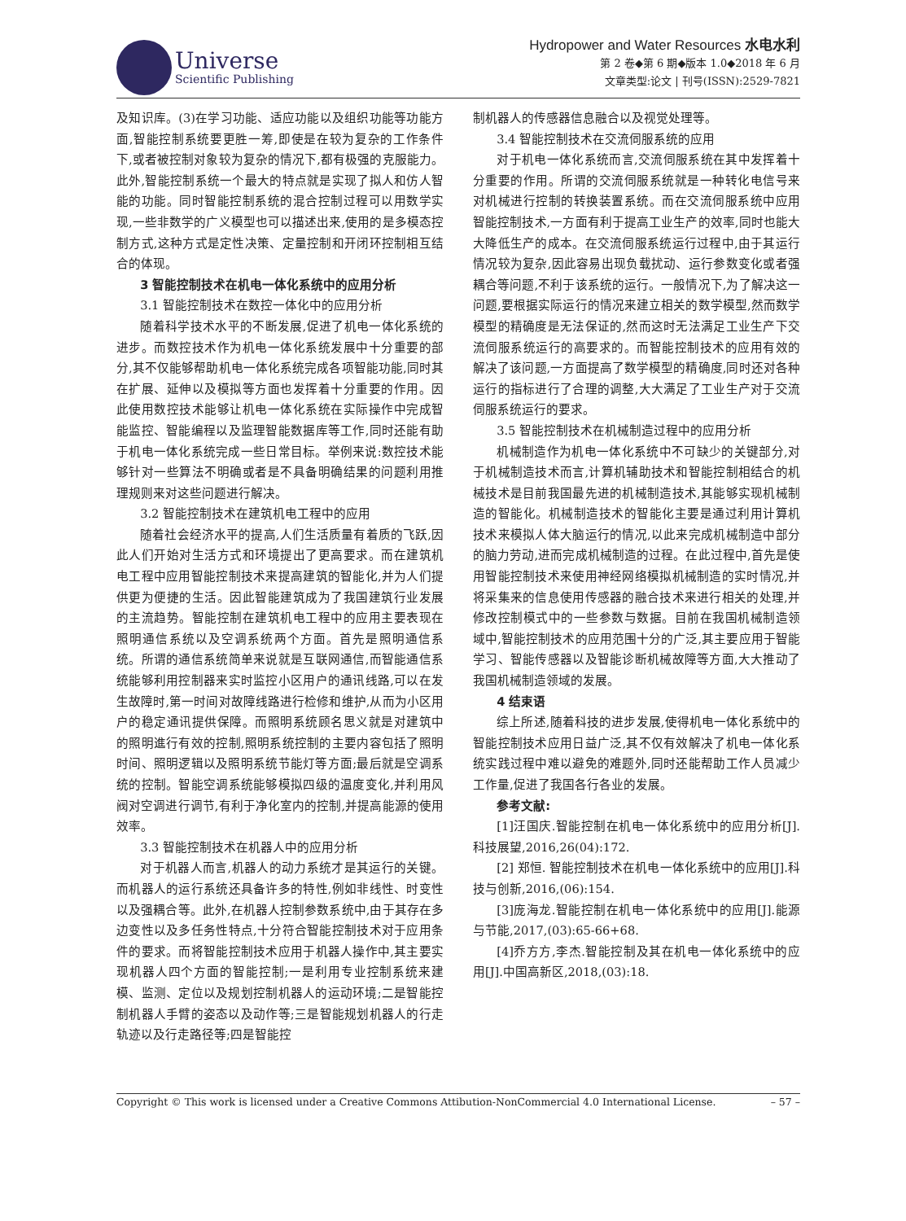Universe
Scientific Publishing
Hydropower and Water Resources 水电水利
第 2 卷◆第 6 期◆版本 1.0◆2018 年 6 月
文章类型:论文 | 刊号(ISSN):2529-7821
及知识库。(3)在学习功能、适应功能以及组织功能等功能方面,智能控制系统要更胜一筹,即使是在较为复杂的工作条件下,或者被控制对象较为复杂的情况下,都有极强的克服能力。此外,智能控制系统一个最大的特点就是实现了拟人和仿人智能的功能。同时智能控制系统的混合控制过程可以用数学实现,一些非数学的广义模型也可以描述出来,使用的是多模态控制方式,这种方式是定性决策、定量控制和开闭环控制相互结合的体现。
3 智能控制技术在机电一体化系统中的应用分析
3.1 智能控制技术在数控一体化中的应用分析
随着科学技术水平的不断发展,促进了机电一体化系统的进步。而数控技术作为机电一体化系统发展中十分重要的部分,其不仅能够帮助机电一体化系统完成各项智能功能,同时其在扩展、延伸以及模拟等方面也发挥着十分重要的作用。因此使用数控技术能够让机电一体化系统在实际操作中完成智能监控、智能编程以及监理智能数据库等工作,同时还能有助于机电一体化系统完成一些日常目标。举例来说:数控技术能够针对一些算法不明确或者是不具备明确结果的问题利用推理规则来对这些问题进行解决。
3.2 智能控制技术在建筑机电工程中的应用
随着社会经济水平的提高,人们生活质量有着质的飞跃,因此人们开始对生活方式和环境提出了更高要求。而在建筑机电工程中应用智能控制技术来提高建筑的智能化,并为人们提供更为便捷的生活。因此智能建筑成为了我国建筑行业发展的主流趋势。智能控制在建筑机电工程中的应用主要表现在照明通信系统以及空调系统两个方面。首先是照明通信系统。所谓的通信系统简单来说就是互联网通信,而智能通信系统能够利用控制器来实时监控小区用户的通讯线路,可以在发生故障时,第一时间对故障线路进行检修和维护,从而为小区用户的稳定通讯提供保障。而照明系统顾名思义就是对建筑中的照明進行有效的控制,照明系统控制的主要内容包括了照明时间、照明逻辑以及照明系统节能灯等方面;最后就是空调系统的控制。智能空调系统能够模拟四级的温度变化,并利用风阀对空调进行调节,有利于净化室内的控制,并提高能源的使用效率。
3.3 智能控制技术在机器人中的应用分析
对于机器人而言,机器人的动力系统才是其运行的关键。而机器人的运行系统还具备许多的特性,例如非线性、时变性以及强耦合等。此外,在机器人控制参数系统中,由于其存在多边变性以及多任务性特点,十分符合智能控制技术对于应用条件的要求。而将智能控制技术应用于机器人操作中,其主要实现机器人四个方面的智能控制;一是利用专业控制系统来建模、监测、定位以及规划控制机器人的运动环境;二是智能控制机器人手臂的姿态以及动作等;三是智能规划机器人的行走轨迹以及行走路径等;四是智能控
制机器人的传感器信息融合以及视觉处理等。
3.4 智能控制技术在交流伺服系统的应用
对于机电一体化系统而言,交流伺服系统在其中发挥着十分重要的作用。所谓的交流伺服系统就是一种转化电信号来对机械进行控制的转换装置系统。而在交流伺服系统中应用智能控制技术,一方面有利于提高工业生产的效率,同时也能大大降低生产的成本。在交流伺服系统运行过程中,由于其运行情况较为复杂,因此容易出现负载扰动、运行参数变化或者强耦合等问题,不利于该系统的运行。一般情况下,为了解决这一问题,要根据实际运行的情况来建立相关的数学模型,然而数学模型的精确度是无法保证的,然而这时无法满足工业生产下交流伺服系统运行的高要求的。而智能控制技术的应用有效的解决了该问题,一方面提高了数学模型的精确度,同时还对各种运行的指标进行了合理的调整,大大满足了工业生产对于交流伺服系统运行的要求。
3.5 智能控制技术在机械制造过程中的应用分析
机械制造作为机电一体化系统中不可缺少的关键部分,对于机械制造技术而言,计算机辅助技术和智能控制相结合的机械技术是目前我国最先进的机械制造技术,其能够实现机械制造的智能化。机械制造技术的智能化主要是通过利用计算机技术来模拟人体大脑运行的情况,以此来完成机械制造中部分的脑力劳动,进而完成机械制造的过程。在此过程中,首先是使用智能控制技术来使用神经网络模拟机械制造的实时情况,并将采集来的信息使用传感器的融合技术来进行相关的处理,并修改控制模式中的一些参数与数据。目前在我国机械制造领域中,智能控制技术的应用范围十分的广泛,其主要应用于智能学习、智能传感器以及智能诊断机械故障等方面,大大推动了我国机械制造领域的发展。
4 结束语
综上所述,随着科技的进步发展,使得机电一体化系统中的智能控制技术应用日益广泛,其不仅有效解决了机电一体化系统实践过程中难以避免的难题外,同时还能帮助工作人员减少工作量,促进了我国各行各业的发展。
参考文献:
[1]汪国庆.智能控制在机电一体化系统中的应用分析[J].科技展望,2016,26(04):172.
[2] 郑恒. 智能控制技术在机电一体化系统中的应用[J].科技与创新,2016,(06):154.
[3]庞海龙.智能控制在机电一体化系统中的应用[J].能源与节能,2017,(03):65-66+68.
[4]乔方方,李杰.智能控制及其在机电一体化系统中的应用[J].中国高新区,2018,(03):18.
Copyright © This work is licensed under a Creative Commons Attibution-NonCommercial 4.0 International License. – 57 –